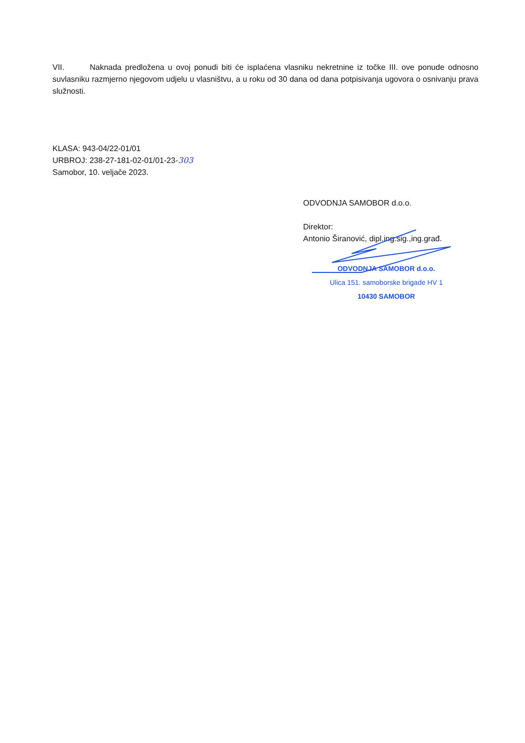VII. Naknada predložena u ovoj ponudi biti će isplaćena vlasniku nekretnine iz točke III. ove ponude odnosno suvlasniku razmjerno njegovom udjelu u vlasništvu, a u roku od 30 dana od dana potpisivanja ugovora o osnivanju prava služnosti.
KLASA: 943-04/22-01/01
URBROJ: 238-27-181-02-01/01-23-303
Samobor, 10. veljače 2023.
ODVODNJA SAMOBOR d.o.o.
Direktor:
Antonio Širanović, dipl.ing.sig.,ing.građ.
ODVODNJA SAMOBOR d.o.o.
Ulica 151. samoborske brigade HV 1
10430 SAMOBOR